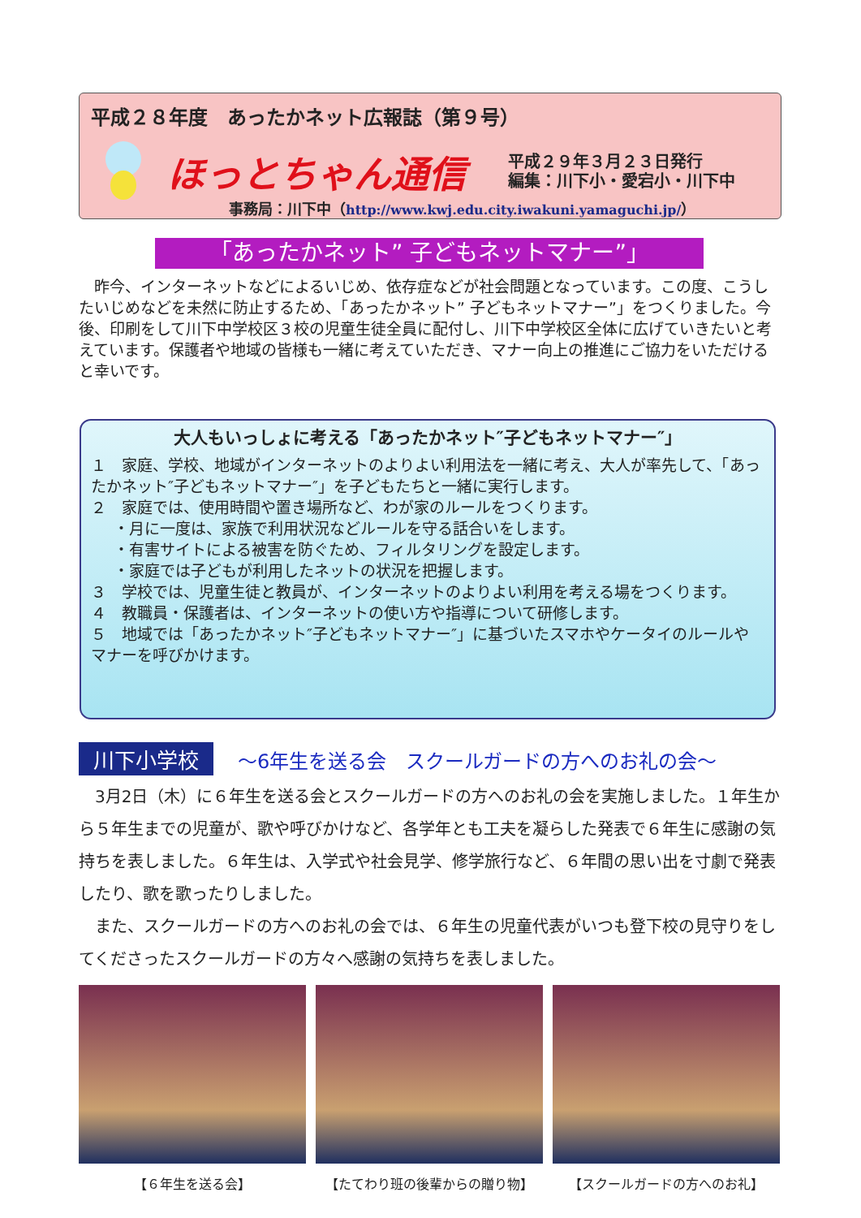平成２８年度　あったかネット広報誌（第９号）
ほっとちゃん通信
平成２９年３月２３日発行
編集：川下小・愛宕小・川下中
事務局：川下中（http://www.kwj.edu.city.iwakuni.yamaguchi.jp/）
「あったかネット” 子どもネットマナー”」
　昨今、インターネットなどによるいじめ、依存症などが社会問題となっています。この度、こうしたいじめなどを未然に防止するため、「あったかネット” 子どもネットマナー”」をつくりました。今後、印刷をして川下中学校区３校の児童生徒全員に配付し、川下中学校区全体に広げていきたいと考えています。保護者や地域の皆様も一緒に考えていただき、マナー向上の推進にご協力をいただけると幸いです。
大人もいっしょに考える「あったかネット″子どもネットマナー″」
１　家庭、学校、地域がインターネットのよりよい利用法を一緒に考え、大人が率先して、「あったかネット″子どもネットマナー″」を子どもたちと一緒に実行します。
２　家庭では、使用時間や置き場所など、わが家のルールをつくります。
・月に一度は、家族で利用状況などルールを守る話合いをします。
・有害サイトによる被害を防ぐため、フィルタリングを設定します。
・家庭では子どもが利用したネットの状況を把握します。
３　学校では、児童生徒と教員が、インターネットのよりよい利用を考える場をつくります。
４　教職員・保護者は、インターネットの使い方や指導について研修します。
５　地域では「あったかネット″子どもネットマナー″」に基づいたスマホやケータイのルールやマナーを呼びかけます。
川下小学校 ～6年生を送る会　スクールガードの方へのお礼の会～
　3月2日（木）に６年生を送る会とスクールガードの方へのお礼の会を実施しました。１年生から５年生までの児童が、歌や呼びかけなど、各学年とも工夫を凝らした発表で６年生に感謝の気持ちを表しました。６年生は、入学式や社会見学、修学旅行など、６年間の思い出を寸劇で発表したり、歌を歌ったりしました。
　また、スクールガードの方へのお礼の会では、６年生の児童代表がいつも登下校の見守りをしてくださったスクールガードの方々へ感謝の気持ちを表しました。
【６年生を送る会】 【たてわり班の後輩からの贈り物】 【スクールガードの方へのお礼】